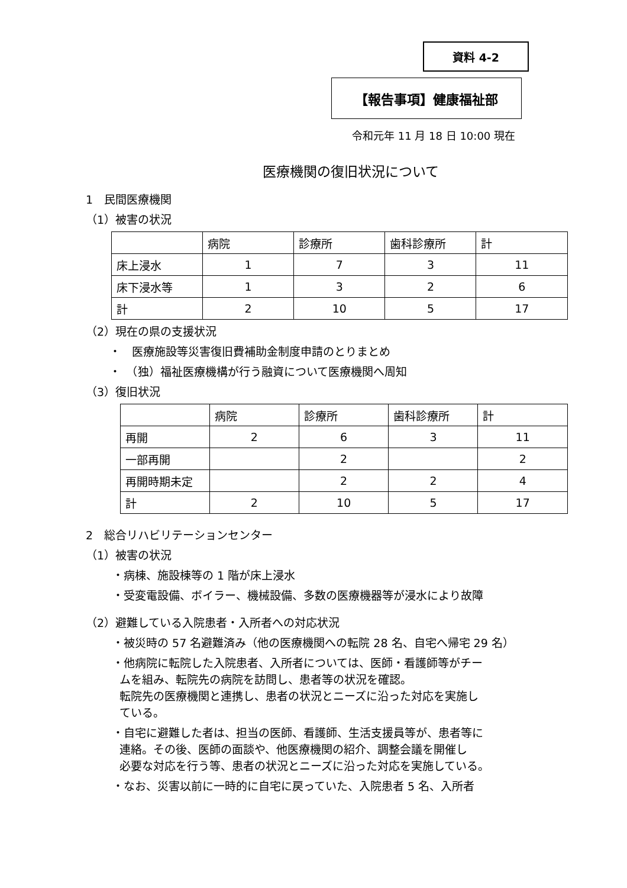資料 4-2
【報告事項】健康福祉部
令和元年 11 月 18 日 10:00 現在
医療機関の復旧状況について
1　民間医療機関
（1）被害の状況
| | 病院 | 診療所 | 歯科診療所 | 計 |
| --- | --- | --- | --- | --- |
| 床上浸水 | 1 | 7 | 3 | 11 |
| 床下浸水等 | 1 | 3 | 2 | 6 |
| 計 | 2 | 10 | 5 | 17 |
（2）現在の県の支援状況
・　医療施設等災害復旧費補助金制度申請のとりまとめ
・　（独）福祉医療機構が行う融資について医療機関へ周知
（3）復旧状況
| | 病院 | 診療所 | 歯科診療所 | 計 |
| --- | --- | --- | --- | --- |
| 再開 | 2 | 6 | 3 | 11 |
| 一部再開 | | 2 | | 2 |
| 再開時期未定 | | 2 | 2 | 4 |
| 計 | 2 | 10 | 5 | 17 |
2　総合リハビリテーションセンター
（1）被害の状況
・病棟、施設棟等の 1 階が床上浸水
・受変電設備、ボイラー、機械設備、多数の医療機器等が浸水により故障
（2）避難している入院患者・入所者への対応状況
・被災時の 57 名避難済み（他の医療機関への転院 28 名、自宅へ帰宅 29 名）
・他病院に転院した入院患者、入所者については、医師・看護師等がチー
ムを組み、転院先の病院を訪問し、患者等の状況を確認。
転院先の医療機関と連携し、患者の状況とニーズに沿った対応を実施し
ている。
・自宅に避難した者は、担当の医師、看護師、生活支援員等が、患者等に
連絡。その後、医師の面談や、他医療機関の紹介、調整会議を開催し
必要な対応を行う等、患者の状況とニーズに沿った対応を実施している。
・なお、災害以前に一時的に自宅に戻っていた、入院患者 5 名、入所者